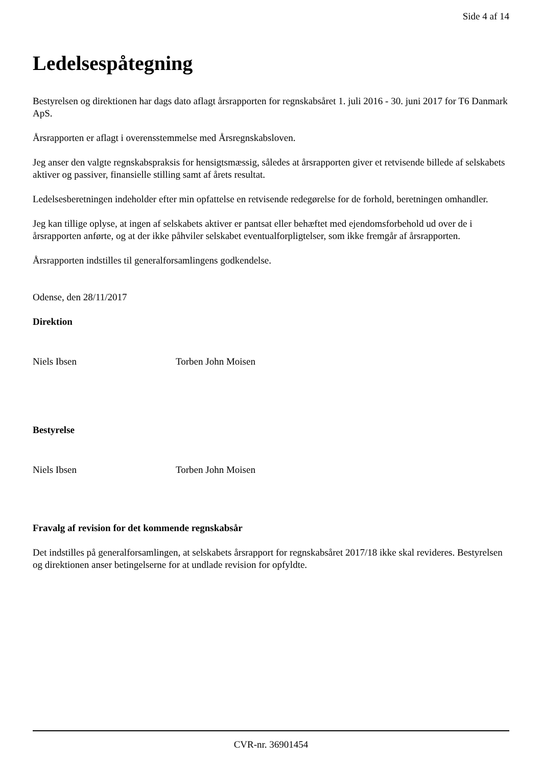Side 4 af 14
Ledelsespåtegning
Bestyrelsen og direktionen har dags dato aflagt årsrapporten for regnskabsåret 1. juli 2016 - 30. juni 2017 for T6 Danmark ApS.
Årsrapporten er aflagt i overensstemmelse med Årsregnskabsloven.
Jeg anser den valgte regnskabspraksis for hensigtsmæssig, således at årsrapporten giver et retvisende billede af selskabets aktiver og passiver, finansielle stilling samt af årets resultat.
Ledelsesberetningen indeholder efter min opfattelse en retvisende redegørelse for de forhold, beretningen omhandler.
Jeg kan tillige oplyse, at ingen af selskabets aktiver er pantsat eller behæftet med ejendomsforbehold ud over de i årsrapporten anførte, og at der ikke påhviler selskabet eventualforpligtelser, som ikke fremgår af årsrapporten.
Årsrapporten indstilles til generalforsamlingens godkendelse.
Odense, den 28/11/2017
Direktion
Niels Ibsen Torben John Moisen
Bestyrelse
Niels Ibsen Torben John Moisen
Fravalg af revision for det kommende regnskabsår
Det indstilles på generalforsamlingen, at selskabets årsrapport for regnskabsåret 2017/18 ikke skal revideres. Bestyrelsen og direktionen anser betingelserne for at undlade revision for opfyldte.
CVR-nr. 36901454